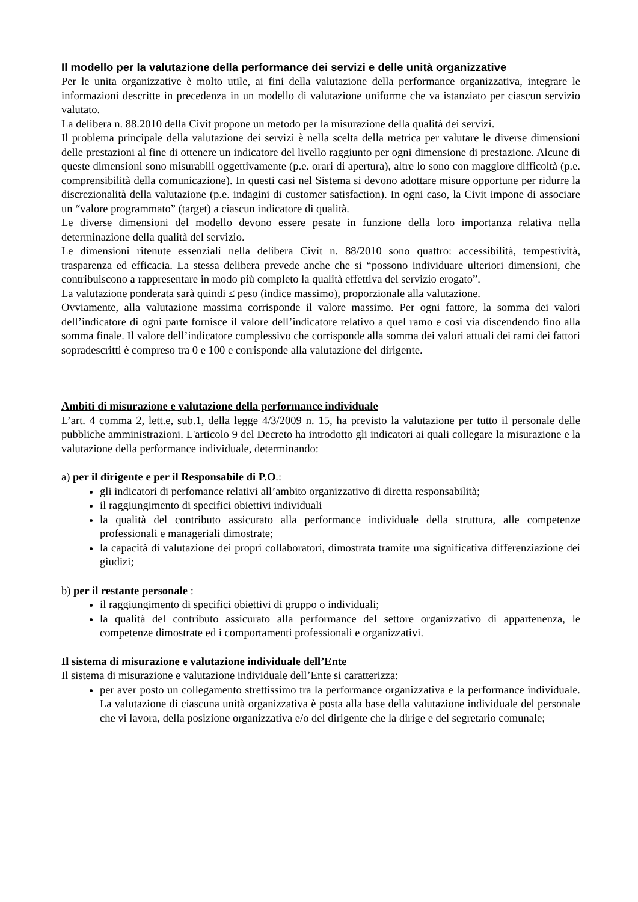Il modello per la valutazione della performance dei servizi e delle unità organizzative
Per le unita organizzative è molto utile, ai fini della valutazione della performance organizzativa, integrare le informazioni descritte in precedenza in un modello di valutazione uniforme che va istanziato per ciascun servizio valutato.
La delibera n. 88.2010 della Civit propone un metodo per la misurazione della qualità dei servizi.
Il problema principale della valutazione dei servizi è nella scelta della metrica per valutare le diverse dimensioni delle prestazioni al fine di ottenere un indicatore del livello raggiunto per ogni dimensione di prestazione. Alcune di queste dimensioni sono misurabili oggettivamente (p.e. orari di apertura), altre lo sono con maggiore difficoltà (p.e. comprensibilità della comunicazione). In questi casi nel Sistema si devono adottare misure opportune per ridurre la discrezionalità della valutazione (p.e. indagini di customer satisfaction). In ogni caso, la Civit impone di associare un “valore programmato” (target) a ciascun indicatore di qualità.
Le diverse dimensioni del modello devono essere pesate in funzione della loro importanza relativa nella determinazione della qualità del servizio.
Le dimensioni ritenute essenziali nella delibera Civit n. 88/2010 sono quattro: accessibilità, tempestività, trasparenza ed efficacia. La stessa delibera prevede anche che si “possono individuare ulteriori dimensioni, che contribuiscono a rappresentare in modo più completo la qualità effettiva del servizio erogato”.
La valutazione ponderata sarà quindi ≤ peso (indice massimo), proporzionale alla valutazione.
Ovviamente, alla valutazione massima corrisponde il valore massimo. Per ogni fattore, la somma dei valori dell’indicatore di ogni parte fornisce il valore dell’indicatore relativo a quel ramo e cosi via discendendo fino alla somma finale. Il valore dell’indicatore complessivo che corrisponde alla somma dei valori attuali dei rami dei fattori sopradescritti è compreso tra 0 e 100 e corrisponde alla valutazione del dirigente.
Ambiti di misurazione e valutazione della performance individuale
L’art. 4 comma 2, lett.e, sub.1, della legge 4/3/2009 n. 15, ha previsto la valutazione per tutto il personale delle pubbliche amministrazioni. L'articolo 9 del Decreto ha introdotto gli indicatori ai quali collegare la misurazione e la valutazione della performance individuale, determinando:
a) per il dirigente e per il Responsabile di P.O.:
gli indicatori di perfomance relativi all’ambito organizzativo di diretta responsabilità;
il raggiungimento di specifici obiettivi individuali
la qualità del contributo assicurato alla performance individuale della struttura, alle competenze professionali e manageriali dimostrate;
la capacità di valutazione dei propri collaboratori, dimostrata tramite una significativa differenziazione dei giudizi;
b) per il restante personale :
il raggiungimento di specifici obiettivi di gruppo o individuali;
la qualità del contributo assicurato alla performance del settore organizzativo di appartenenza, le competenze dimostrate ed i comportamenti professionali e organizzativi.
Il sistema di misurazione e valutazione individuale dell’Ente
Il sistema di misurazione e valutazione individuale dell’Ente si caratterizza:
per aver posto un collegamento strettissimo tra la performance organizzativa e la performance individuale. La valutazione di ciascuna unità organizzativa è posta alla base della valutazione individuale del personale che vi lavora, della posizione organizzativa e/o del dirigente che la dirige e del segretario comunale;